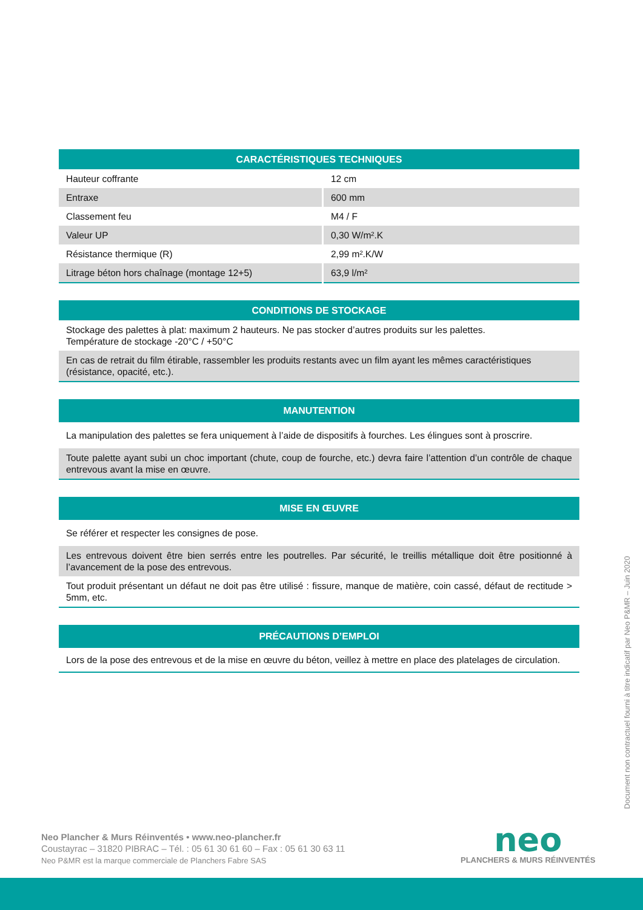| CARACTÉRISTIQUES TECHNIQUES | |
| --- | --- |
| Hauteur coffrante | 12 cm |
| Entraxe | 600 mm |
| Classement feu | M4 / F |
| Valeur UP | 0,30 W/m².K |
| Résistance thermique (R) | 2,99 m².K/W |
| Litrage béton hors chaînage (montage 12+5) | 63,9 l/m² |
| CONDITIONS DE STOCKAGE |
| --- |
| Stockage des palettes à plat: maximum 2 hauteurs. Ne pas stocker d’autres produits sur les palettes. Température de stockage -20°C / +50°C |
| En cas de retrait du film étirable, rassembler les produits restants avec un film ayant les mêmes caractéristiques (résistance, opacité, etc.). |
| MANUTENTION |
| --- |
| La manipulation des palettes se fera uniquement à l’aide de dispositifs à fourches. Les élingues sont à proscrire. |
| Toute palette ayant subi un choc important (chute, coup de fourche, etc.) devra faire l’attention d’un contrôle de chaque entrevous avant la mise en œuvre. |
| MISE EN ŒUVRE |
| --- |
| Se référer et respecter les consignes de pose. |
| Les entrevous doivent être bien serrés entre les poutrelles. Par sécurité, le treillis métallique doit être positionné à l’avancement de la pose des entrevous. |
| Tout produit présentant un défaut ne doit pas être utilisé : fissure, manque de matière, coin cassé, défaut de rectitude > 5mm, etc. |
| PRÉCAUTIONS D’EMPLOI |
| --- |
| Lors de la pose des entrevous et de la mise en œuvre du béton, veillez à mettre en place des platelages de circulation. |
Document non contractuel fourni à titre indicatif par Neo P&MR – Juin 2020
Neo Plancher & Murs Réinventés • www.neo-plancher.fr
Coustayrac – 31820 PIBRAC – Tél. : 05 61 30 61 60 – Fax : 05 61 30 63 11
Neo P&MR est la marque commerciale de Planchers Fabre SAS
neo
PLANCHERS & MURS RÉINVENTÉS